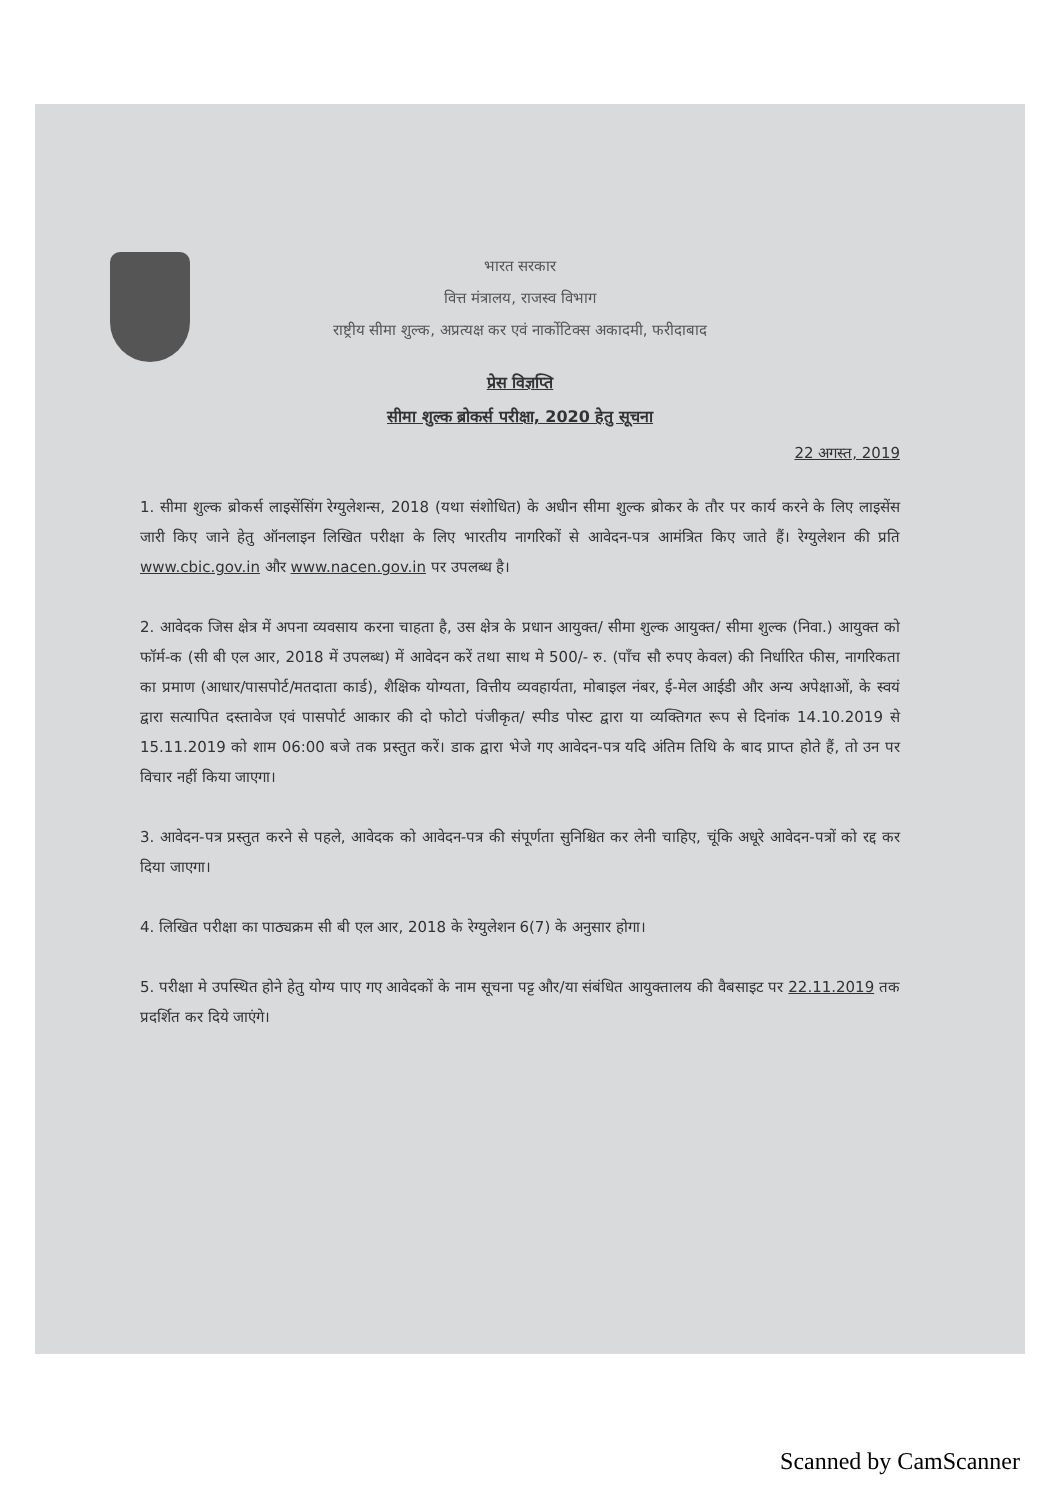भारत सरकार
वित्त मंत्रालय, राजस्व विभाग
राष्ट्रीय सीमा शुल्क, अप्रत्यक्ष कर एवं नार्कोटिक्स अकादमी, फरीदाबाद
प्रेस विज्ञप्ति
सीमा शुल्क ब्रोकर्स परीक्षा, 2020 हेतु सूचना
22 अगस्त, 2019
1. सीमा शुल्क ब्रोकर्स लाइसेंसिंग रेग्युलेशन्स, 2018 (यथा संशोधित) के अधीन सीमा शुल्क ब्रोकर के तौर पर कार्य करने के लिए लाइसेंस जारी किए जाने हेतु ऑनलाइन लिखित परीक्षा के लिए भारतीय नागरिकों से आवेदन-पत्र आमंत्रित किए जाते हैं। रेग्युलेशन की प्रति www.cbic.gov.in और www.nacen.gov.in पर उपलब्ध है।
2. आवेदक जिस क्षेत्र में अपना व्यवसाय करना चाहता है, उस क्षेत्र के प्रधान आयुक्त/ सीमा शुल्क आयुक्त/ सीमा शुल्क (निवा.) आयुक्त को फॉर्म-क (सी बी एल आर, 2018 में उपलब्ध) में आवेदन करें तथा साथ मे 500/- रु. (पाँच सौ रुपए केवल) की निर्धारित फीस, नागरिकता का प्रमाण (आधार/पासपोर्ट/मतदाता कार्ड), शैक्षिक योग्यता, वित्तीय व्यवहार्यता, मोबाइल नंबर, ई-मेल आईडी और अन्य अपेक्षाओं, के स्वयं द्वारा सत्यापित दस्तावेज एवं पासपोर्ट आकार की दो फोटो पंजीकृत/ स्पीड पोस्ट द्वारा या व्यक्तिगत रूप से दिनांक 14.10.2019 से 15.11.2019 को शाम 06:00 बजे तक प्रस्तुत करें। डाक द्वारा भेजे गए आवेदन-पत्र यदि अंतिम तिथि के बाद प्राप्त होते हैं, तो उन पर विचार नहीं किया जाएगा।
3. आवेदन-पत्र प्रस्तुत करने से पहले, आवेदक को आवेदन-पत्र की संपूर्णता सुनिश्चित कर लेनी चाहिए, चूंकि अधूरे आवेदन-पत्रों को रद्द कर दिया जाएगा।
4. लिखित परीक्षा का पाठ्यक्रम सी बी एल आर, 2018 के रेग्युलेशन 6(7) के अनुसार होगा।
5. परीक्षा मे उपस्थित होने हेतु योग्य पाए गए आवेदकों के नाम सूचना पट्ट और/या संबंधित आयुक्तालय की वैबसाइट पर 22.11.2019 तक प्रदर्शित कर दिये जाएंगे।
Scanned by CamScanner